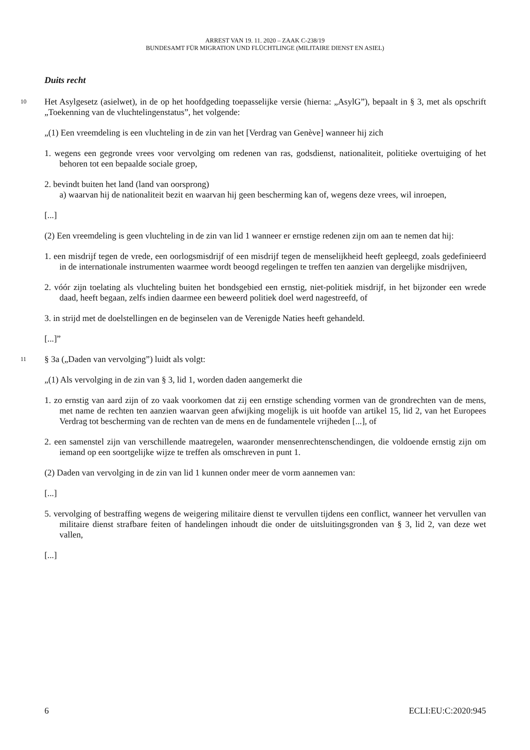ARREST VAN 19. 11. 2020 – ZAAK C-238/19
BUNDESAMT FÜR MIGRATION UND FLÜCHTLINGE (MILITAIRE DIENST EN ASIEL)
Duits recht
10 Het Asylgesetz (asielwet), in de op het hoofdgeding toepasselijke versie (hierna: „AsylG”), bepaalt in § 3, met als opschrift „Toekenning van de vluchtelingenstatus”, het volgende:
„(1) Een vreemdeling is een vluchteling in de zin van het [Verdrag van Genève] wanneer hij zich
1. wegens een gegronde vrees voor vervolging om redenen van ras, godsdienst, nationaliteit, politieke overtuiging of het behoren tot een bepaalde sociale groep,
2. bevindt buiten het land (land van oorsprong)
a) waarvan hij de nationaliteit bezit en waarvan hij geen bescherming kan of, wegens deze vrees, wil inroepen,
[...]
(2) Een vreemdeling is geen vluchteling in de zin van lid 1 wanneer er ernstige redenen zijn om aan te nemen dat hij:
1. een misdrijf tegen de vrede, een oorlogsmisdrijf of een misdrijf tegen de menselijkheid heeft gepleegd, zoals gedefinieerd in de internationale instrumenten waarmee wordt beoogd regelingen te treffen ten aanzien van dergelijke misdrijven,
2. vóór zijn toelating als vluchteling buiten het bondsgebied een ernstig, niet-politiek misdrijf, in het bijzonder een wrede daad, heeft begaan, zelfs indien daarmee een beweerd politiek doel werd nagestreefd, of
3. in strijd met de doelstellingen en de beginselen van de Verenigde Naties heeft gehandeld.
[...]”
11 § 3a („Daden van vervolging”) luidt als volgt:
„(1) Als vervolging in de zin van § 3, lid 1, worden daden aangemerkt die
1. zo ernstig van aard zijn of zo vaak voorkomen dat zij een ernstige schending vormen van de grondrechten van de mens, met name de rechten ten aanzien waarvan geen afwijking mogelijk is uit hoofde van artikel 15, lid 2, van het Europees Verdrag tot bescherming van de rechten van de mens en de fundamentele vrijheden [...], of
2. een samenstel zijn van verschillende maatregelen, waaronder mensenrechtenschendingen, die voldoende ernstig zijn om iemand op een soortgelijke wijze te treffen als omschreven in punt 1.
(2) Daden van vervolging in de zin van lid 1 kunnen onder meer de vorm aannemen van:
[...]
5. vervolging of bestraffing wegens de weigering militaire dienst te vervullen tijdens een conflict, wanneer het vervullen van militaire dienst strafbare feiten of handelingen inhoudt die onder de uitsluitingsgronden van § 3, lid 2, van deze wet vallen,
[...]
6 ECLI:EU:C:2020:945